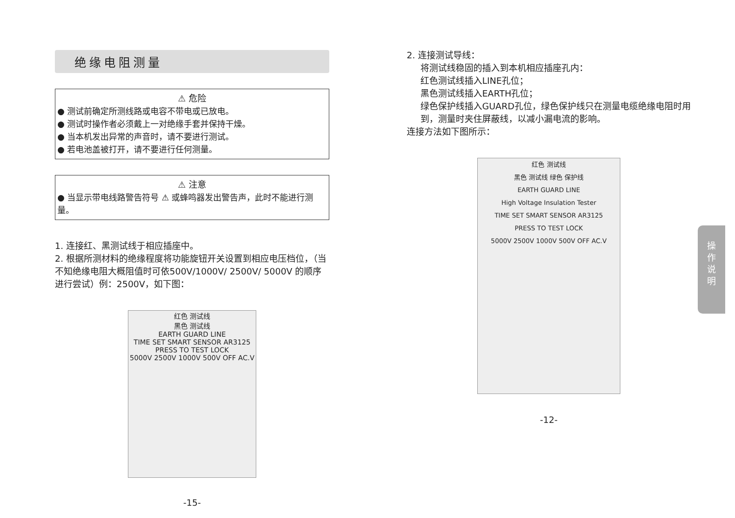绝缘电阻测量
⚠ 危险
● 测试前确定所测线路或电容不带电或已放电。
● 测试时操作者必须戴上一对绝缘手套并保持干燥。
● 当本机发出异常的声音时，请不要进行测试。
● 若电池盖被打开，请不要进行任何测量。
⚠ 注意
● 当显示带电线路警告符号 ⚠ 或蜂鸣器发出警告声，此时不能进行测量。
1. 连接红、黑测试线于相应插座中。
2. 根据所测材料的绝缘程度将功能旋钮开关设置到相应电压档位，（当不知绝缘电阻大概阻值时可依500V/1000V/ 2500V/ 5000V 的顺序进行尝试）例：2500V，如下图：
红色 测试线
黑色 测试线
EARTH GUARD LINE
TIME SET SMART SENSOR AR3125
PRESS TO TEST LOCK
5000V 2500V 1000V 500V OFF AC.V
-15-
2. 连接测试导线：
将测试线稳固的插入到本机相应插座孔内：
红色测试线插入LINE孔位；
黑色测试线插入EARTH孔位；
绿色保护线插入GUARD孔位，绿色保护线只在测量电缆绝缘电阻时用到，测量时夹住屏蔽线，以减小漏电流的影响。
连接方法如下图所示：
红色 测试线
黑色 测试线 绿色 保护线
EARTH GUARD LINE
High Voltage Insulation Tester
TIME SET SMART SENSOR AR3125
PRESS TO TEST LOCK
5000V 2500V 1000V 500V OFF AC.V
-12-
操
作
说
明